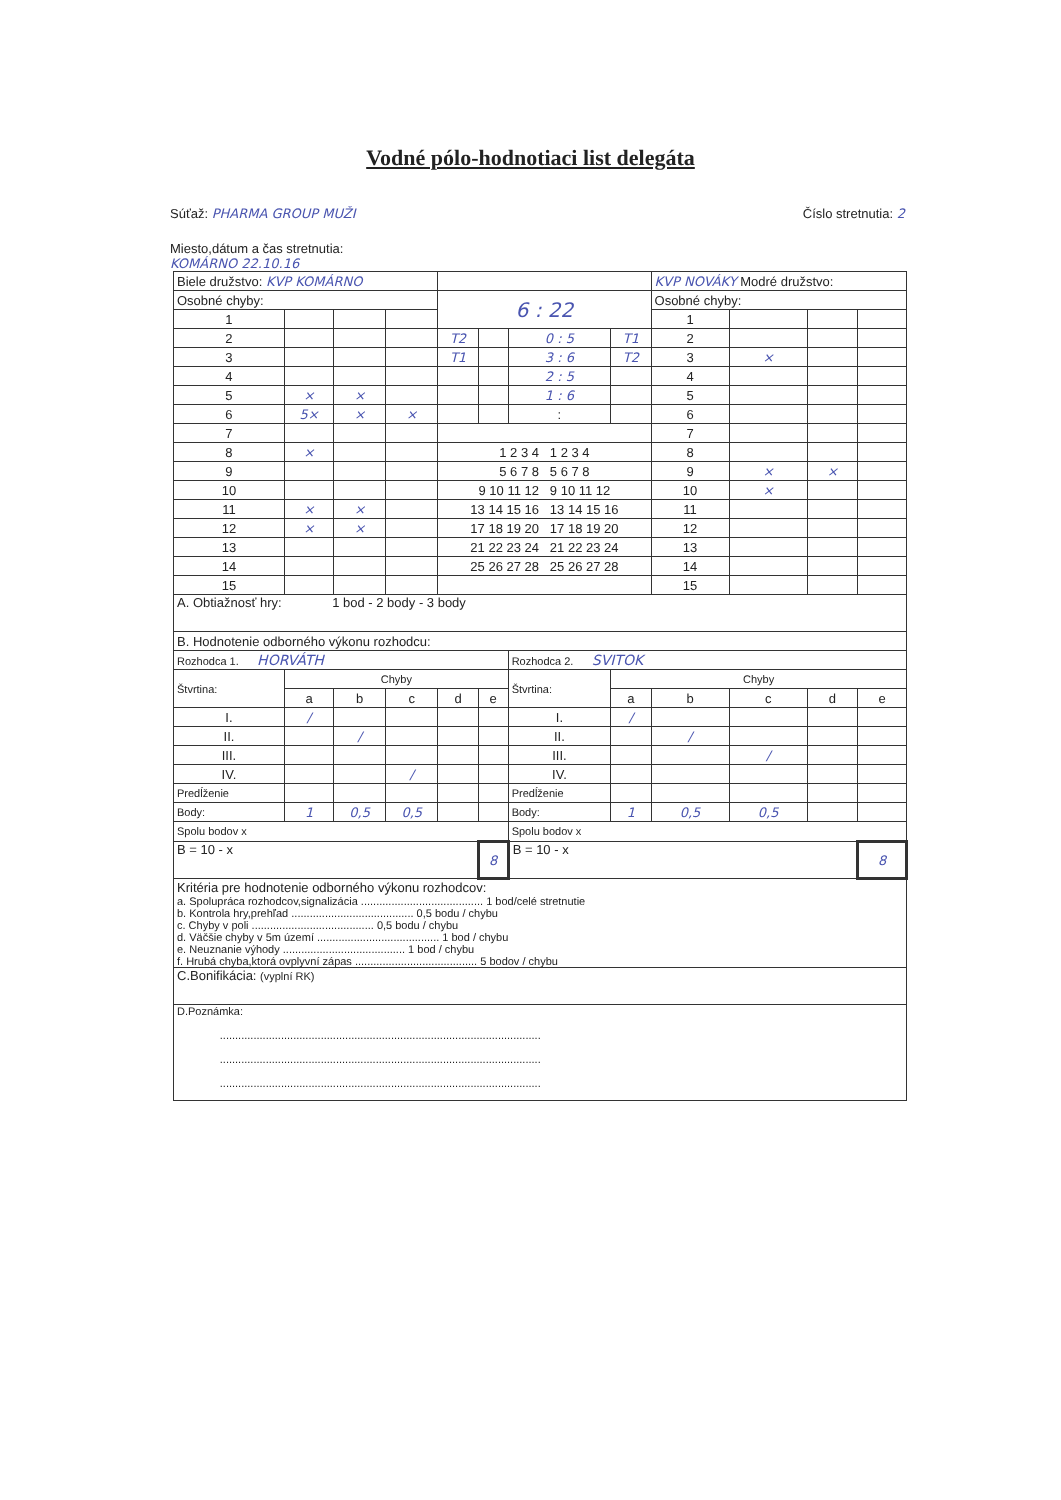Vodné pólo-hodnotiaci list delegáta
Súťaž: PHARMA GROUP MUŽI Číslo stretnutia: 2
Miesto,dátum a čas stretnutia:
KOMÁRNO 22.10.16
| Biele družstvo: KVP KOMÁRNO | | | | | | | | KVP NOVÁKY Modré družstvo: | | | |
| Osobné chyby: | | | | 6 : 22 | | | | Osobné chyby: | | | |
| 1 | | | | | | | | 1 | | | |
| 2 | | | | T2 | | 0 : 5 | T1 | 2 | | | |
| 3 | | | | T1 | | 3 : 6 | T2 | 3 | × | | |
| 4 | | | | | | 2 : 5 | | 4 | | | |
| 5 | × | × | | | | 1 : 6 | | 5 | | | |
| 6 | 5× | × | × | | | : | | 6 | | | |
| 7 | | | | | | | | 7 | | | |
| 8 | × | | | 1 2 3 4 1 2 3 4 | | | | 8 | | | |
| 9 | | | | 5 6 7 8 5 6 7 8 | | | | 9 | × | × | |
| 10 | | | | 9 10 11 12 9 10 11 12 | | | | 10 | × | | |
| 11 | × | × | | 13 14 15 16 13 14 15 16 | | | | 11 | | | |
| 12 | × | × | | 17 18 19 20 17 18 19 20 | | | | 12 | | | |
| 13 | | | | 21 22 23 24 21 22 23 24 | | | | 13 | | | |
| 14 | | | | 25 26 27 28 25 26 27 28 | | | | 14 | | | |
| 15 | | | | | | | | 15 | | | |
| A. Obtiažnosť hry: 1 bod - 2 body - 3 body | | | | | | | | | | | |
| B. Hodnotenie odborného výkonu rozhodcu: | | | | | | | | | | | |
| Rozhodca 1. HORVÁTH | | | | | | Rozhodca 2. SVITOK | | | | | |
| Štvrtina: | Chyby | | | | | Štvrtina: | Chyby | | | | |
| | a | b | c | d | e | | a | b | c | d | e |
| I. | / | | | | | I. | / | | | | |
| II. | | / | | | | II. | | / | | | |
| III. | | | | | | III. | | | / | | |
| IV. | | | / | | | IV. | | | | | |
| Predĺženie | | | | | | Predĺženie | | | | | |
| Body: | 1 | 0,5 | 0,5 | | | Body: | 1 | 0,5 | 0,5 | | |
| Spolu bodov x | | | | | | Spolu bodov x | | | | | |
| B = 10 - x | | | | | 8 | B = 10 - x | | | | | 8 |
| Kritéria pre hodnotenie odborného výkonu rozhodcov: a. Spolupráca rozhodcov,signalizácia ........................................ 1 bod/celé stretnutie b. Kontrola hry,prehľad ........................................ 0,5 bodu / chybu c. Chyby v poli ........................................ 0,5 bodu / chybu d. Väčšie chyby v 5m území ........................................ 1 bod / chybu e. Neuznanie výhody ........................................ 1 bod / chybu f. Hrubá chyba,ktorá ovplyvní zápas ........................................ 5 bodov / chybu | | | | | | | | | | | |
| C.Bonifikácia: (vyplní RK) | | | | | | | | | | | |
| D.Poznámka: ......................................................................................................... ......................................................................................................... ......................................................................................................... | | | | | | | | | | | |